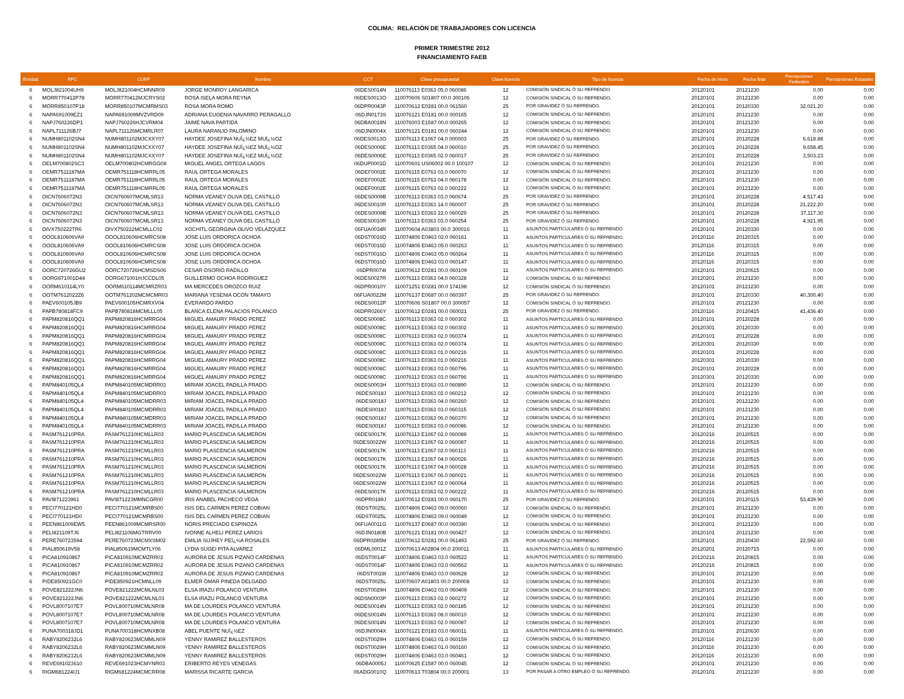COLIMA: RELACIÓN DE TRABAJADORES CON LICENCIA
PRIMER TRIMESTRE 2012
FINANCIAMIENTO FAEB
| Entidad | RFC | CURP | Nombre | CCT | Clave presupuestal | Clave licencia | Tipo de licencia | Fecha de inicio | Fecha final | Percepciones Federales | Percepciones Estatales |
| --- | --- | --- | --- | --- | --- | --- | --- | --- | --- | --- | --- |
| 6 | MOLJ821004UH9 | MOLJ821004HCMNNR09 | JORGE MONROY LANGARICA | 06DES0014N | 110076113 E0363 05.0 060086 | 12 | COMISIÓN SINDICAL Ó SU REFRENDO. | 20120101 | 20121230 | 0.00 | 0.00 |
| 6 | MORR770412P78 | MORR770412MJCRYS02 | ROSA ISELA MORA REYNA | 06DES0013O | 110070606 S01807 00.0 300106 | 12 | COMISIÓN SINDICAL Ó SU REFRENDO. | 20120101 | 20121230 | 0.00 | 0.00 |
| 6 | MORR850107P18 | MORR850107MCMRMS03 | ROSA MORA ROMO | 06DPR0043P | 110070612 E0281 00.0 061560 | 25 | POR GRAVIDEZ Ó SU REFRENDO. | 20120101 | 20120330 | 32,021.20 | 0.00 |
| 6 | NAPA691009EZ1 | NAPA691009MVZVRD09 | ADRIANA EUGENIA NAVARRO PERAGALLO | 06DJN0173S | 110076121 E0181 00.0 000165 | 12 | COMISIÓN SINDICAL Ó SU REFRENDO. | 20120101 | 20121230 | 0.00 | 0.00 |
| 6 | NAPJ760226DP1 | NAPJ760226HJCVRM04 | JAIME NAVA PARTIDA | 06DBA0018N | 110076003 E1587 00.0 000265 | 12 | COMISIÓN SINDICAL Ó SU REFRENDO. | 20120101 | 20121230 | 0.00 | 0.00 |
| 6 | NAPL711126BJ7 | NAPL711126MCMRLR07 | LAURA NARANJO PALOMINO | 06DJN0004X | 110076121 E0181 00.0 060244 | 12 | COMISIÓN SINDICAL Ó SU REFRENDO. | 20120101 | 20121230 | 0.00 | 0.00 |
| 6 | NUMH801102SN4 | NUMH801102MJCXXY07 | HAYDEE JOSEFINA NUÏ¿½EZ MUÏ¿½OZ | 06DES0013O | 110076113 E1067 04.0 000003 | 25 | POR GRAVIDEZ Ó SU REFRENDO. | 20120101 | 20120228 | 6,618.88 | 0.00 |
| 6 | NUMH801102SN4 | NUMH801102MJCXXY07 | HAYDEE JOSEFINA NUÏ¿½EZ MUÏ¿½OZ | 06DES0006E | 110076113 E0365 04.0 060010 | 25 | POR GRAVIDEZ Ó SU REFRENDO. | 20120101 | 20120228 | 9,658.45 | 0.00 |
| 6 | NUMH801102SN4 | NUMH801102MJCXXY07 | HAYDEE JOSEFINA NUÏ¿½EZ MUÏ¿½OZ | 06DES0006E | 110076113 E0365 02.0 060017 | 25 | POR GRAVIDEZ Ó SU REFRENDO. | 20120101 | 20120228 | 3,503.23 | 0.00 |
| 6 | OELM700802SC3 | OELM700802HCMRGG08 | MIGUEL ANGEL ORTEGA LAGOS | 06DUP0001D | 110070601 US06002 00.0 100107 | 12 | COMISIÓN SINDICAL Ó SU REFRENDO. | 20120101 | 20121230 | 0.00 | 0.00 |
| 6 | OEMR7511187MA | OEMR751118HCMRRL05 | RAUL ORTEGA MORALES | 06DEF0002E | 110076115 E0763 03.0 060070 | 12 | COMISIÓN SINDICAL Ó SU REFRENDO. | 20120101 | 20121230 | 0.00 | 0.00 |
| 6 | OEMR7511187MA | OEMR751118HCMRRL05 | RAUL ORTEGA MORALES | 06DEF0002E | 110076115 E0763 04.0 060178 | 12 | COMISIÓN SINDICAL Ó SU REFRENDO. | 20120101 | 20121230 | 0.00 | 0.00 |
| 6 | OEMR7511187MA | OEMR751118HCMRRL05 | RAUL ORTEGA MORALES | 06DEF0002E | 110076115 E0763 02.0 060222 | 12 | COMISIÓN SINDICAL Ó SU REFRENDO. | 20120101 | 20121230 | 0.00 | 0.00 |
| 6 | OICN7606072N3 | OICN760607MCMLSR13 | NORMA VEANEY OLIVA DEL CASTILLO | 06DES0009B | 110076113 E0363 03.0 060674 | 25 | POR GRAVIDEZ Ó SU REFRENDO. | 20120101 | 20120228 | 4,517.43 | 0.00 |
| 6 | OICN7606072N3 | OICN760607MCMLSR13 | NORMA VEANEY OLIVA DEL CASTILLO | 06DES0010R | 110076113 E0363 14.0 060007 | 25 | POR GRAVIDEZ Ó SU REFRENDO. | 20120101 | 20120228 | 21,222.20 | 0.00 |
| 6 | OICN7606072N3 | OICN760607MCMLSR13 | NORMA VEANEY OLIVA DEL CASTILLO | 06DES0009B | 110076113 E0363 22.0 060029 | 25 | POR GRAVIDEZ Ó SU REFRENDO. | 20120101 | 20120228 | 37,117.30 | 0.00 |
| 6 | OICN7606072N3 | OICN760607MCMLSR13 | NORMA VEANEY OLIVA DEL CASTILLO | 06DES0010R | 110076113 E0363 03.0 060254 | 25 | POR GRAVIDEZ Ó SU REFRENDO. | 20120101 | 20120228 | 4,921.95 | 0.00 |
| 6 | OIVX750222TR6 | OIVX750222MCMLLC02 | XOCHITL GEORGINA OLIVO VELAZQUEZ | 06FUA0034R | 110070604 A03803 00.0 300016 | 11 | ASUNTOS PARTICULARES Ó SU REFRENDO. | 20120101 | 20120330 | 0.00 | 0.00 |
| 6 | OOOL810606VA9 | OOOL810606HCMRCS08 | JOSE LUIS ORDORICA OCHOA | 06DST0016D | 110074806 E0463 02.0 060161 | 11 | ASUNTOS PARTICULARES Ó SU REFRENDO. | 20120116 | 20120315 | 0.00 | 0.00 |
| 6 | OOOL810606VA9 | OOOL810606HCMRCS08 | JOSE LUIS ORDORICA OCHOA | 06DST0016D | 110074806 E0463 05.0 060263 | 11 | ASUNTOS PARTICULARES Ó SU REFRENDO. | 20120116 | 20120315 | 0.00 | 0.00 |
| 6 | OOOL810606VA9 | OOOL810606HCMRCS08 | JOSE LUIS ORDORICA OCHOA | 06DST0016D | 110074806 E0463 05.0 060264 | 11 | ASUNTOS PARTICULARES Ó SU REFRENDO. | 20120116 | 20120315 | 0.00 | 0.00 |
| 6 | OOOL810606VA9 | OOOL810606HCMRCS08 | JOSE LUIS ORDORICA OCHOA | 06DST0016D | 110074806 E0463 03.0 060147 | 11 | ASUNTOS PARTICULARES Ó SU REFRENDO. | 20120116 | 20120315 | 0.00 | 0.00 |
| 6 | OORC720726GU2 | OORC720726HCMSDS06 | CESAR OSORIO RADILLO | 06DPR0074I | 110070612 E0281 00.0 060109 | 11 | ASUNTOS PARTICULARES Ó SU REFRENDO. | 20120101 | 20120615 | 0.00 | 0.00 |
| 6 | OORG671001D44 | OORG671001HJCCDL05 | GUILLERMO OCHOA RODRIGUEZ | 06DES0027R | 110076113 E0363 04.0 060328 | 12 | COMISIÓN SINDICAL Ó SU REFRENDO. | 20120201 | 20121230 | 0.00 | 0.00 |
| 6 | OORM610114LY0 | OORM610114MCMRZR03 | MA MERCEDES OROZCO RUIZ | 06DPR0010Y | 110071251 E0281 00.0 174198 | 12 | COMISIÓN SINDICAL Ó SU REFRENDO. | 20120101 | 20121230 | 0.00 | 0.00 |
| 6 | OOTM7612022Z6 | OOTM761202MCMCMR03 | MARIANA YESENIA OCON TAMAYO | 06FUA0022M | 110076137 E0687 00.0 060397 | 25 | POR GRAVIDEZ Ó SU REFRENDO. | 20120101 | 20120330 | 40,300.40 | 0.00 |
| 6 | PAEV600105JB9 | PAEV600105HCMRXV04 | EVERARDO PARDO | 06DES0012P | 110070606 S01807 00.0 300057 | 12 | COMISIÓN SINDICAL Ó SU REFRENDO. | 20120101 | 20121230 | 0.00 | 0.00 |
| 6 | PAPB780818FC9 | PAPB780818MCMLLL05 | BLANCA ELENA PALACIOS POLANCO | 06DPR0266Y | 110070612 E0281 00.0 060021 | 25 | POR GRAVIDEZ Ó SU REFRENDO. | 20120116 | 20120415 | 41,436.40 | 0.00 |
| 6 | PAPM820816QQ1 | PAPM820816HCMRRG04 | MIGUEL AMAURY PRADO PEREZ | 06DES0008C | 110076113 E0363 02.0 060302 | 11 | ASUNTOS PARTICULARES Ó SU REFRENDO. | 20120101 | 20120228 | 0.00 | 0.00 |
| 6 | PAPM820816QQ1 | PAPM820816HCMRRG04 | MIGUEL AMAURY PRADO PEREZ | 06DES0008C | 110076113 E0363 02.0 060302 | 11 | ASUNTOS PARTICULARES Ó SU REFRENDO. | 20120301 | 20120330 | 0.00 | 0.00 |
| 6 | PAPM820816QQ1 | PAPM820816HCMRRG04 | MIGUEL AMAURY PRADO PEREZ | 06DES0008C | 110076113 E0363 02.0 060374 | 11 | ASUNTOS PARTICULARES Ó SU REFRENDO. | 20120101 | 20120228 | 0.00 | 0.00 |
| 6 | PAPM820816QQ1 | PAPM820816HCMRRG04 | MIGUEL AMAURY PRADO PEREZ | 06DES0008C | 110076113 E0363 02.0 060374 | 11 | ASUNTOS PARTICULARES Ó SU REFRENDO. | 20120301 | 20120330 | 0.00 | 0.00 |
| 6 | PAPM820816QQ1 | PAPM820816HCMRRG04 | MIGUEL AMAURY PRADO PEREZ | 06DES0008C | 110076113 E0363 01.0 060216 | 11 | ASUNTOS PARTICULARES Ó SU REFRENDO. | 20120101 | 20120228 | 0.00 | 0.00 |
| 6 | PAPM820816QQ1 | PAPM820816HCMRRG04 | MIGUEL AMAURY PRADO PEREZ | 06DES0008C | 110076113 E0363 01.0 060216 | 11 | ASUNTOS PARTICULARES Ó SU REFRENDO. | 20120301 | 20120330 | 0.00 | 0.00 |
| 6 | PAPM820816QQ1 | PAPM820816HCMRRG04 | MIGUEL AMAURY PRADO PEREZ | 06DES0008C | 110076113 E0363 03.0 060796 | 11 | ASUNTOS PARTICULARES Ó SU REFRENDO. | 20120101 | 20120228 | 0.00 | 0.00 |
| 6 | PAPM820816QQ1 | PAPM820816HCMRRG04 | MIGUEL AMAURY PRADO PEREZ | 06DES0008C | 110076113 E0363 03.0 060796 | 11 | ASUNTOS PARTICULARES Ó SU REFRENDO. | 20120301 | 20120330 | 0.00 | 0.00 |
| 6 | PAPM840105QL4 | PAPM840105MCMDRR03 | MIRIAM JOACEL PADILLA PRADO | 06DES0003H | 110076113 E0363 03.0 060890 | 12 | COMISIÓN SINDICAL Ó SU REFRENDO. | 20120101 | 20121230 | 0.00 | 0.00 |
| 6 | PAPM840105QL4 | PAPM840105MCMDRR03 | MIRIAM JOACEL PADILLA PRADO | 06DES0018J | 110076113 E0363 02.0 060212 | 12 | COMISIÓN SINDICAL Ó SU REFRENDO. | 20120101 | 20121230 | 0.00 | 0.00 |
| 6 | PAPM840105QL4 | PAPM840105MCMDRR03 | MIRIAM JOACEL PADILLA PRADO | 06DES0018J | 110076113 E0363 04.0 060260 | 12 | COMISIÓN SINDICAL Ó SU REFRENDO. | 20120101 | 20121230 | 0.00 | 0.00 |
| 6 | PAPM840105QL4 | PAPM840105MCMDRR03 | MIRIAM JOACEL PADILLA PRADO | 06DES0018J | 110076113 E0363 03.0 060315 | 12 | COMISIÓN SINDICAL Ó SU REFRENDO. | 20120101 | 20121230 | 0.00 | 0.00 |
| 6 | PAPM840105QL4 | PAPM840105MCMDRR03 | MIRIAM JOACEL PADILLA PRADO | 06DES0018J | 110076113 E0363 06.0 060370 | 12 | COMISIÓN SINDICAL Ó SU REFRENDO. | 20120101 | 20121230 | 0.00 | 0.00 |
| 6 | PAPM840105QL4 | PAPM840105MCMDRR03 | MIRIAM JOACEL PADILLA PRADO | 06DES0018J | 110076113 E0363 03.0 060086 | 12 | COMISIÓN SINDICAL Ó SU REFRENDO. | 20120101 | 20121230 | 0.00 | 0.00 |
| 6 | PASM761210PRA | PASM761210HCMLLR03 | MARIO PLASCENCIA SALMERON | 06DES0017K | 110076113 E1067 02.0 060089 | 11 | ASUNTOS PARTICULARES Ó SU REFRENDO. | 20120216 | 20120515 | 0.00 | 0.00 |
| 6 | PASM761210PRA | PASM761210HCMLLR03 | MARIO PLASCENCIA SALMERON | 06DES0022W | 110076113 E1067 02.0 060087 | 11 | ASUNTOS PARTICULARES Ó SU REFRENDO. | 20120216 | 20120515 | 0.00 | 0.00 |
| 6 | PASM761210PRA | PASM761210HCMLLR03 | MARIO PLASCENCIA SALMERON | 06DES0017K | 110076113 E1067 02.0 060113 | 11 | ASUNTOS PARTICULARES Ó SU REFRENDO. | 20120216 | 20120515 | 0.00 | 0.00 |
| 6 | PASM761210PRA | PASM761210HCMLLR03 | MARIO PLASCENCIA SALMERON | 06DES0017K | 110076113 E1067 04.0 060026 | 11 | ASUNTOS PARTICULARES Ó SU REFRENDO. | 20120216 | 20120515 | 0.00 | 0.00 |
| 6 | PASM761210PRA | PASM761210HCMLLR03 | MARIO PLASCENCIA SALMERON | 06DES0017K | 110076113 E1067 04.0 060028 | 11 | ASUNTOS PARTICULARES Ó SU REFRENDO. | 20120216 | 20120515 | 0.00 | 0.00 |
| 6 | PASM761210PRA | PASM761210HCMLLR03 | MARIO PLASCENCIA SALMERON | 06DES0022W | 110076113 E1067 06.0 060021 | 11 | ASUNTOS PARTICULARES Ó SU REFRENDO. | 20120216 | 20120515 | 0.00 | 0.00 |
| 6 | PASM761210PRA | PASM761210HCMLLR03 | MARIO PLASCENCIA SALMERON | 06DES0022W | 110076113 E1067 02.0 060064 | 11 | ASUNTOS PARTICULARES Ó SU REFRENDO. | 20120216 | 20120515 | 0.00 | 0.00 |
| 6 | PASM761210PRA | PASM761210HCMLLR03 | MARIO PLASCENCIA SALMERON | 06DES0017K | 110076113 E0363 02.0 060222 | 11 | ASUNTOS PARTICULARES Ó SU REFRENDO. | 20120216 | 20120515 | 0.00 | 0.00 |
| 6 | PAVI871223961 | PAVI871223MMNCGR00 | IRIS ANABEL PACHECO VEGA | 06DPR0189J | 110070612 E0281 00.0 060170 | 25 | POR GRAVIDEZ Ó SU REFRENDO. | 20120101 | 20120115 | 53,439.90 | 0.00 |
| 6 | PECI770121HD0 | PECI770121MCMRBS00 | ISIS DEL CARMEN PEREZ COBIAN | 06DST0025L | 110074806 E0463 09.0 060060 | 12 | COMISIÓN SINDICAL Ó SU REFRENDO. | 20120101 | 20121230 | 0.00 | 0.00 |
| 6 | PECI770121HD0 | PECI770121MCMRBS00 | ISIS DEL CARMEN PEREZ COBIAN | 06DST0025L | 110074806 E0463 09.0 060049 | 12 | COMISIÓN SINDICAL Ó SU REFRENDO. | 20120101 | 20121230 | 0.00 | 0.00 |
| 6 | PEEN861009EW5 | PEEN861009MCMRSR00 | NORIS PRECIADO ESPINOZA | 06FUA0011G | 110076137 E0687 00.0 060390 | 12 | COMISIÓN SINDICAL Ó SU REFRENDO. | 20120201 | 20121230 | 0.00 | 0.00 |
| 6 | PELI821109TJ6 | PELI821106MGTRRV00 | IVONNE ALHELI PEREZ LARIOS | 06DJN0180B | 110076121 E0181 00.0 060427 | 12 | COMISIÓN SINDICAL Ó SU REFRENDO. | 20120101 | 20121230 | 0.00 | 0.00 |
| 6 | PERE760723594 | PERE760723MCMXSM02 | EMILIA SUJHEY PEÏ¿½A ROSALES | 06DPR0285M | 110070612 E0281 00.0 061493 | 25 | POR GRAVIDEZ Ó SU REFRENDO. | 20120101 | 20120430 | 22,592.60 | 0.00 |
| 6 | PIAL850619V58 | PIAL850619MCMTLY06 | LYDIA SUGEI PITA ALVAREZ | 06DML0001Z | 110070613 A02804 00.0 200011 | 11 | ASUNTOS PARTICULARES Ó SU REFRENDO. | 20120201 | 20120715 | 0.00 | 0.00 |
| 6 | PICA810910867 | PICA810910MCMZRR02 | AURORA DE JESUS PIZANO CARDENAS | 06DST0014F | 110074806 E0463 03.0 060522 | 11 | ASUNTOS PARTICULARES Ó SU REFRENDO. | 20120216 | 20120815 | 0.00 | 0.00 |
| 6 | PICA810910867 | PICA810910MCMZRR02 | AURORA DE JESUS PIZANO CARDENAS | 06DST0014F | 110074806 E0463 03.0 060562 | 11 | ASUNTOS PARTICULARES Ó SU REFRENDO. | 20120216 | 20120815 | 0.00 | 0.00 |
| 6 | PICA810910867 | PICA810910MCMZRR02 | AURORA DE JESUS PIZANO CARDENAS | 06DST0028I | 110074806 E0463 03.0 060628 | 12 | COMISIÓN SINDICAL Ó SU REFRENDO. | 20120101 | 20121230 | 0.00 | 0.00 |
| 6 | PIDE850921GC0 | PIDE850921HCMNLL09 | ELMER OMAR PINEDA DELGADO | 06DST0025L | 110070607 A01803 00.0 200008 | 12 | COMISIÓN SINDICAL Ó SU REFRENDO. | 20120101 | 20121230 | 0.00 | 0.00 |
| 6 | POVE821222JN6 | POVE821222MCMLNL03 | ELSA IRAZU POLANCO VENTURA | 06DST0029H | 110074806 E0463 03.0 060409 | 12 | COMISIÓN SINDICAL Ó SU REFRENDO. | 20120101 | 20121230 | 0.00 | 0.00 |
| 6 | POVE821222JN6 | POVE821222MCMLNL03 | ELSA IRAZU POLANCO VENTURA | 06DSN0003P | 110076113 E0363 02.0 060272 | 12 | COMISIÓN SINDICAL Ó SU REFRENDO. | 20120101 | 20121230 | 0.00 | 0.00 |
| 6 | POVL8007107E7 | POVL800710MCMLNR08 | MA DE LOURDES POLANCO VENTURA | 06DES0014N | 110076113 E0363 02.0 060185 | 12 | COMISIÓN SINDICAL Ó SU REFRENDO. | 20120101 | 20121230 | 0.00 | 0.00 |
| 6 | POVL8007107E7 | POVL800710MCMLNR08 | MA DE LOURDES POLANCO VENTURA | 06DES0014N | 110076113 E0363 08.0 060010 | 12 | COMISIÓN SINDICAL Ó SU REFRENDO. | 20120101 | 20121230 | 0.00 | 0.00 |
| 6 | POVL8007107E7 | POVL800710MCMLNR08 | MA DE LOURDES POLANCO VENTURA | 06DES0014N | 110076113 E0363 02.0 060087 | 12 | COMISIÓN SINDICAL Ó SU REFRENDO. | 20120101 | 20121230 | 0.00 | 0.00 |
| 6 | PUNA700318JD1 | PUNA700318HCMNXB08 | ABEL PUENTE NUÏ¿½EZ | 06DJN0004X | 110076121 E0183 03.0 060011 | 11 | ASUNTOS PARTICULARES Ó SU REFRENDO. | 20120101 | 20120630 | 0.00 | 0.00 |
| 6 | RABY8206232L6 | RABY820623MCMMLN09 | YENNY RAMIREZ BALLESTEROS | 06DST0029H | 110074806 E0463 01.0 060159 | 12 | COMISIÓN SINDICAL Ó SU REFRENDO. | 20120116 | 20121230 | 0.00 | 0.00 |
| 6 | RABY8206232L6 | RABY820623MCMMLN09 | YENNY RAMIREZ BALLESTEROS | 06DST0029H | 110074806 E0463 01.0 060160 | 12 | COMISIÓN SINDICAL Ó SU REFRENDO. | 20120116 | 20121230 | 0.00 | 0.00 |
| 6 | RABY8206232L6 | RABY820623MCMMLN09 | YENNY RAMIREZ BALLESTEROS | 06DST0029H | 110074806 E0463 03.0 060461 | 12 | COMISIÓN SINDICAL Ó SU REFRENDO. | 20120116 | 20121230 | 0.00 | 0.00 |
| 6 | REVE691023610 | REVE691023HCMYNR03 | ERIBERTO REYES VENEGAS | 06DBA0005J | 110070625 E1587 00.0 060045 | 12 | COMISIÓN SINDICAL Ó SU REFRENDO. | 20120101 | 20121230 | 0.00 | 0.00 |
| 6 | RIGM681224IJ1 | RIGM681224MCMCRR08 | MARISSA RICARTE GARCIA | 06ADG0010Q | 110070613 T03804 00.0 200001 | 13 | POR PASAR A OTRO EMPLEO Ó SU REFRENDO. | 20120101 | 20121230 | 0.00 | 0.00 |